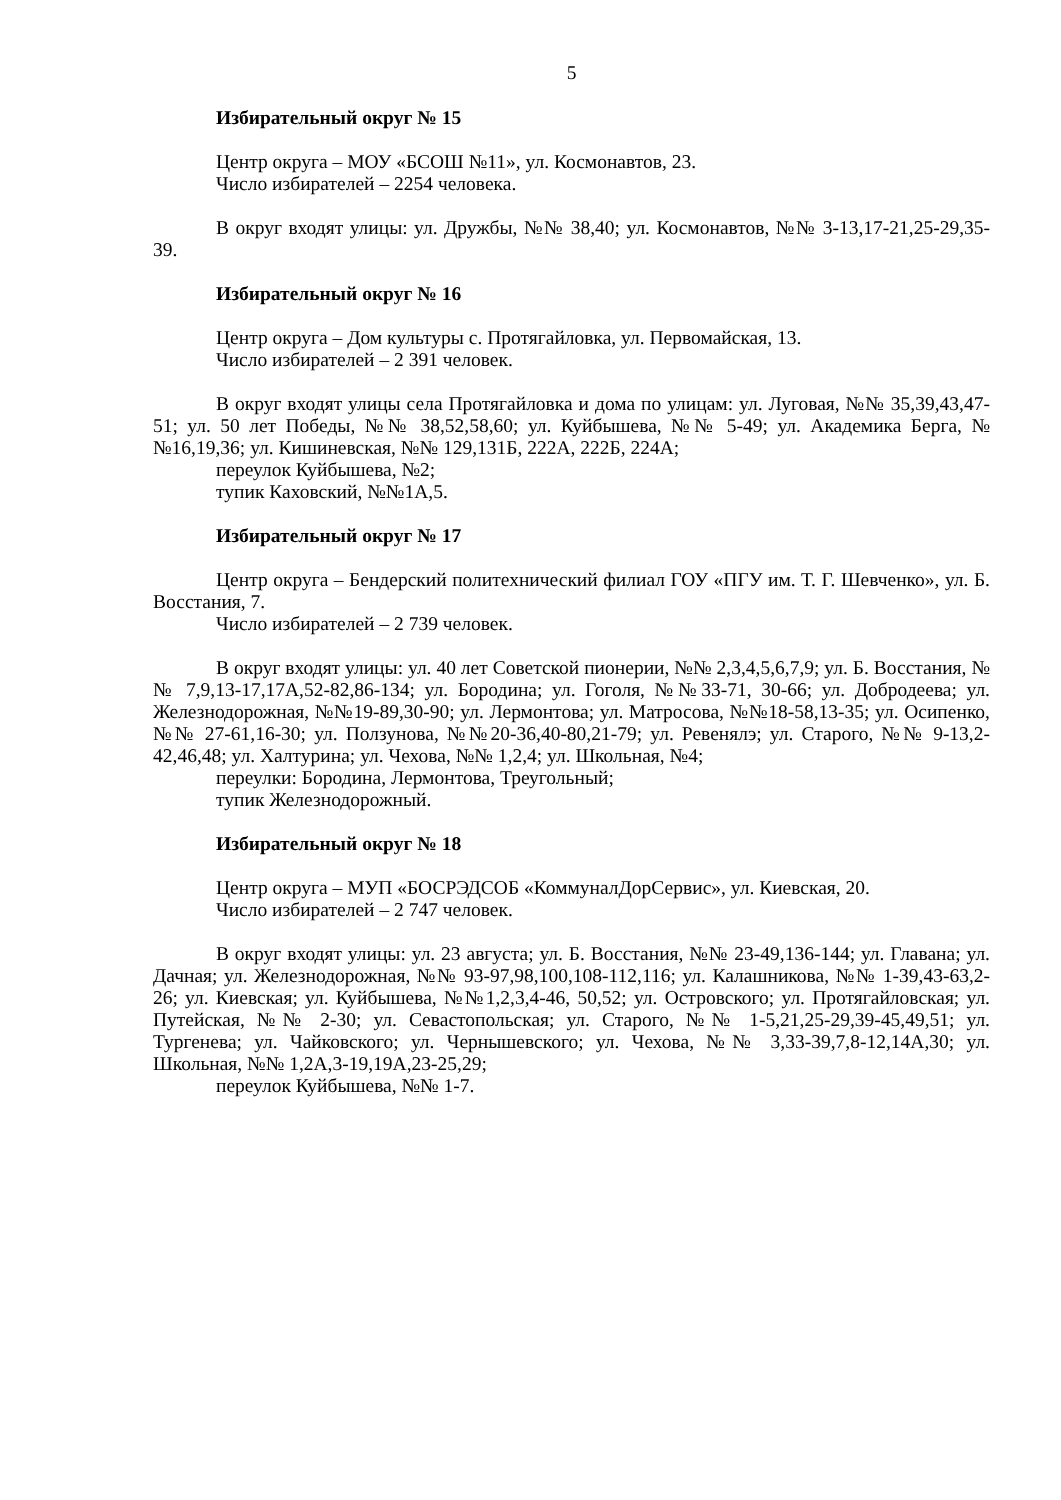5
Избирательный округ № 15
Центр округа – МОУ «БСОШ №11», ул. Космонавтов, 23.
Число избирателей – 2254 человека.
В округ входят улицы: ул. Дружбы, №№ 38,40; ул. Космонавтов, №№ 3-13,17-21,25-29,35-39.
Избирательный округ № 16
Центр округа – Дом культуры с. Протягайловка, ул. Первомайская, 13.
Число избирателей – 2 391 человек.
В округ входят улицы села Протягайловка и дома по улицам: ул. Луговая, №№ 35,39,43,47-51; ул. 50 лет Победы, №№ 38,52,58,60; ул. Куйбышева, №№ 5-49; ул. Академика Берга, №№16,19,36; ул. Кишиневская, №№ 129,131Б, 222А, 222Б, 224А;
переулок Куйбышева, №2;
тупик Каховский, №№1А,5.
Избирательный округ № 17
Центр округа – Бендерский политехнический филиал ГОУ «ПГУ им. Т. Г. Шевченко», ул. Б. Восстания, 7.
Число избирателей – 2 739 человек.
В округ входят улицы: ул. 40 лет Советской пионерии, №№ 2,3,4,5,6,7,9; ул. Б. Восстания, №№ 7,9,13-17,17А,52-82,86-134; ул. Бородина; ул. Гоголя, №№33-71, 30-66; ул. Добродеева; ул. Железнодорожная, №№19-89,30-90; ул. Лермонтова; ул. Матросова, №№18-58,13-35; ул. Осипенко, №№ 27-61,16-30; ул. Ползунова, №№20-36,40-80,21-79; ул. Ревенялэ; ул. Старого, №№ 9-13,2-42,46,48; ул. Халтурина; ул. Чехова, №№ 1,2,4; ул. Школьная, №4;
переулки: Бородина, Лермонтова, Треугольный;
тупик Железнодорожный.
Избирательный округ № 18
Центр округа – МУП «БОСРЭДСОБ «КоммуналДорСервис», ул. Киевская, 20.
Число избирателей – 2 747 человек.
В округ входят улицы: ул. 23 августа; ул. Б. Восстания, №№ 23-49,136-144; ул. Главана; ул. Дачная; ул. Железнодорожная, №№ 93-97,98,100,108-112,116; ул. Калашникова, №№ 1-39,43-63,2-26; ул. Киевская; ул. Куйбышева, №№1,2,3,4-46, 50,52; ул. Островского; ул. Протягайловская; ул. Путейская, №№ 2-30; ул. Севастопольская; ул. Старого, №№ 1-5,21,25-29,39-45,49,51; ул. Тургенева; ул. Чайковского; ул. Чернышевского; ул. Чехова, №№ 3,33-39,7,8-12,14А,30; ул. Школьная, №№ 1,2А,3-19,19А,23-25,29;
переулок Куйбышева, №№ 1-7.